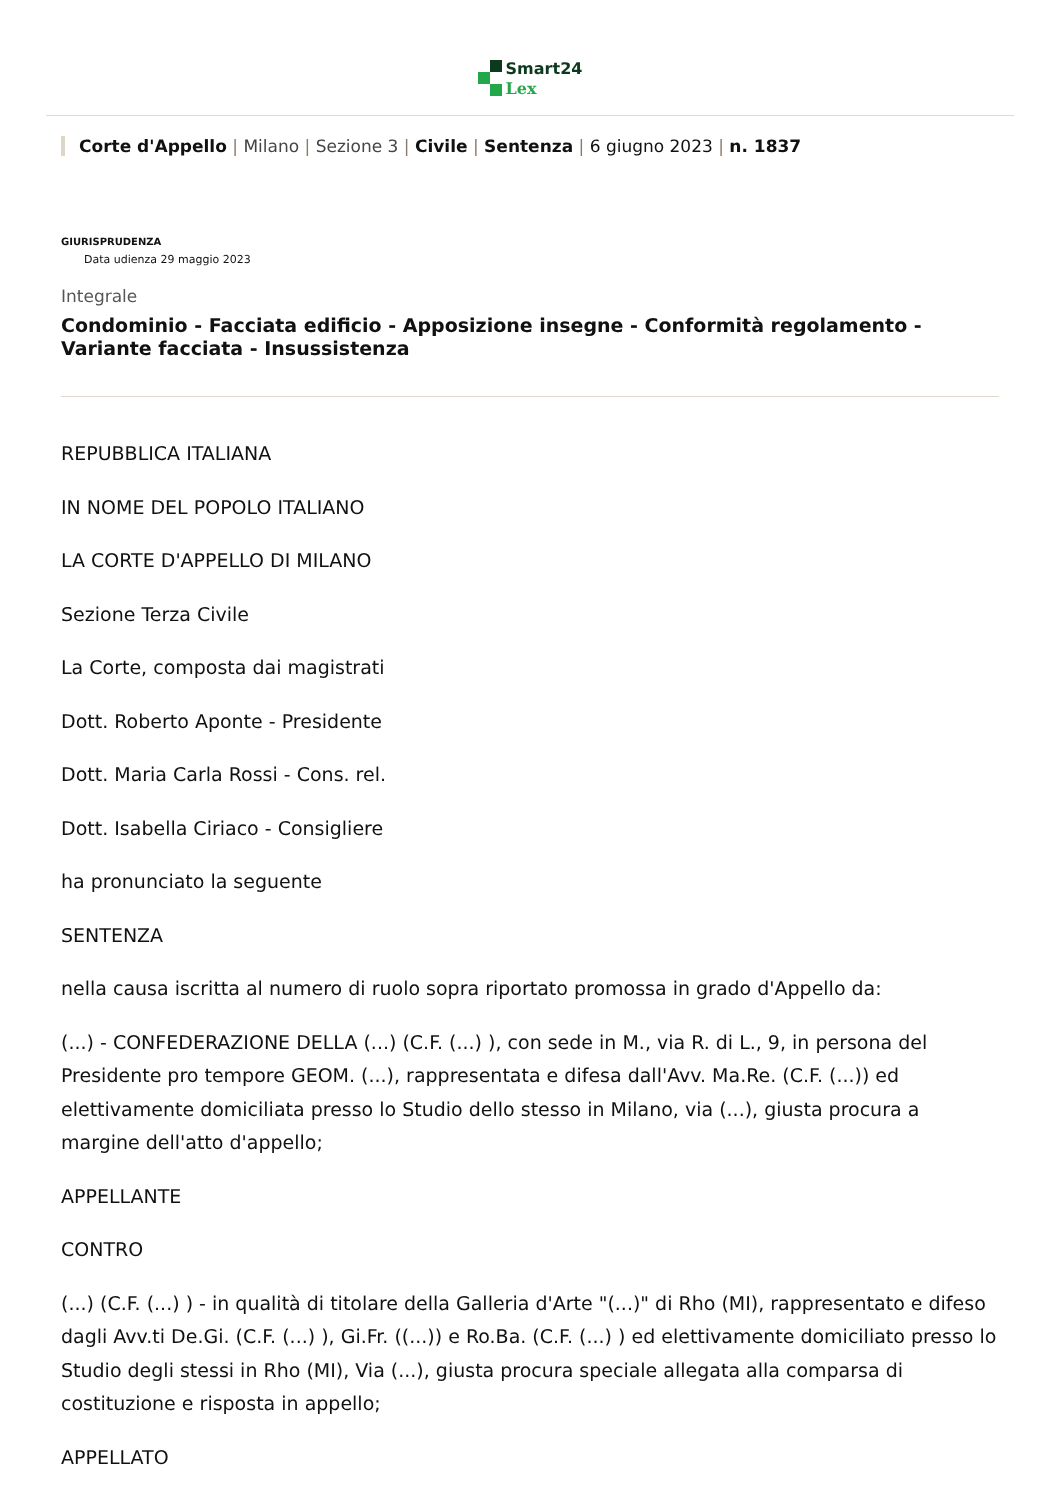Smart24
Lex
Corte d'Appello | Milano | Sezione 3 | Civile | Sentenza | 6 giugno 2023 | n. 1837
GIURISPRUDENZA
Data udienza 29 maggio 2023
Integrale
Condominio - Facciata edificio - Apposizione insegne - Conformità regolamento - Variante facciata - Insussistenza
REPUBBLICA ITALIANA
IN NOME DEL POPOLO ITALIANO
LA CORTE D'APPELLO DI MILANO
Sezione Terza Civile
La Corte, composta dai magistrati
Dott. Roberto Aponte - Presidente
Dott. Maria Carla Rossi - Cons. rel.
Dott. Isabella Ciriaco - Consigliere
ha pronunciato la seguente
SENTENZA
nella causa iscritta al numero di ruolo sopra riportato promossa in grado d'Appello da:
(...) - CONFEDERAZIONE DELLA (...) (C.F. (...) ), con sede in M., via R. di L., 9, in persona del Presidente pro tempore GEOM. (...), rappresentata e difesa dall'Avv. Ma.Re. (C.F. (...)) ed elettivamente domiciliata presso lo Studio dello stesso in Milano, via (...), giusta procura a margine dell'atto d'appello;
APPELLANTE
CONTRO
(...) (C.F. (...) ) - in qualità di titolare della Galleria d'Arte "(...)" di Rho (MI), rappresentato e difeso dagli Avv.ti De.Gi. (C.F. (...) ), Gi.Fr. ((...)) e Ro.Ba. (C.F. (...) ) ed elettivamente domiciliato presso lo Studio degli stessi in Rho (MI), Via (...), giusta procura speciale allegata alla comparsa di costituzione e risposta in appello;
APPELLATO